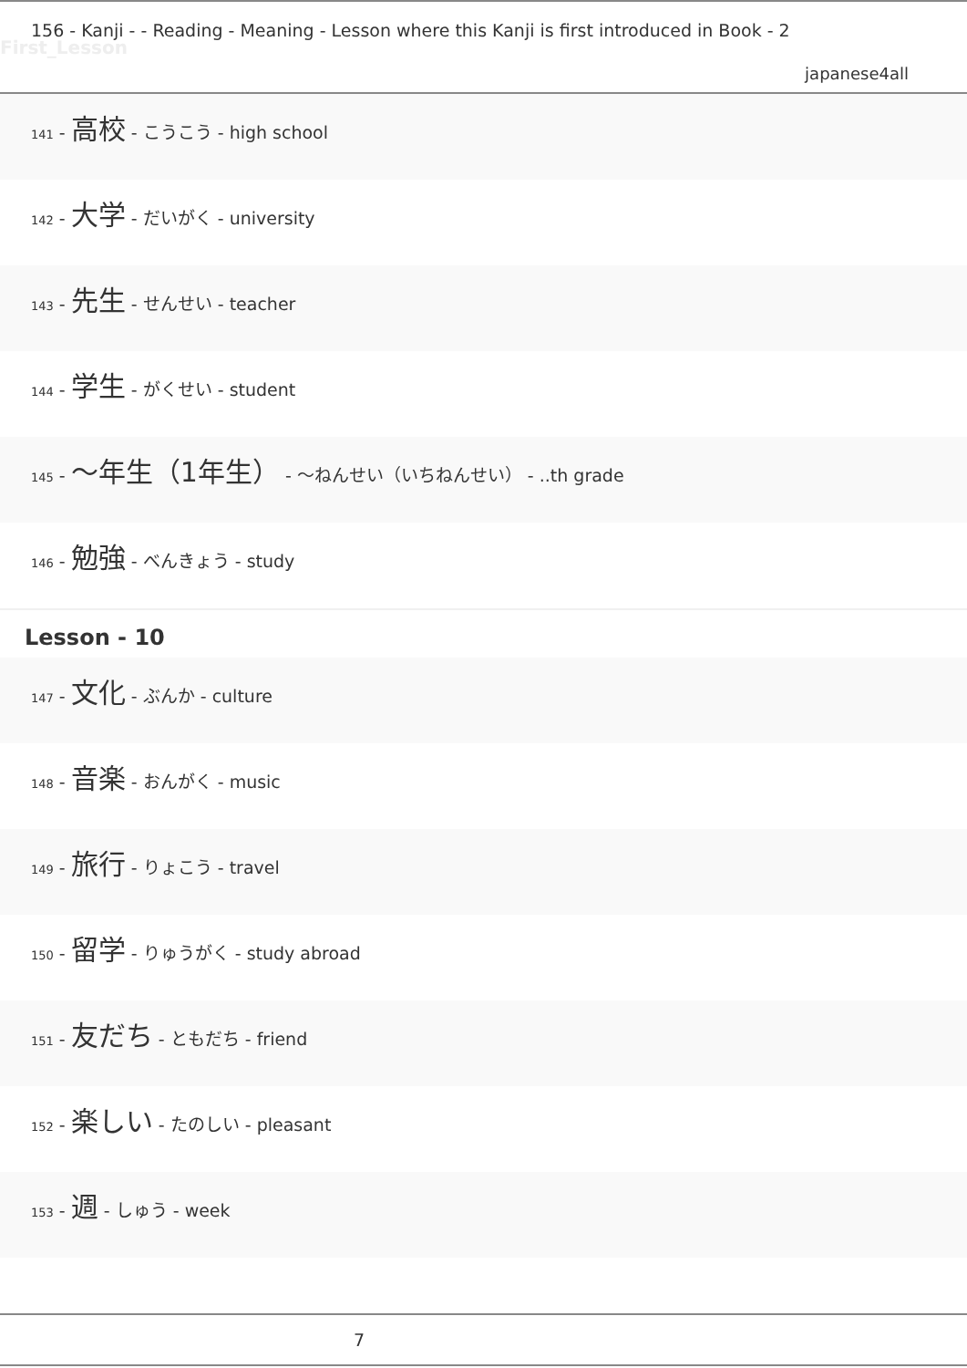156 - Kanji - - Reading - Meaning - Lesson where this Kanji is first introduced in Book - 2
First_Lesson
japanese4all
141 - 高校 - こうこう - high school
142 - 大学 - だいがく - university
143 - 先生 - せんせい - teacher
144 - 学生 - がくせい - student
145 - ～年生（1年生） - ～ねんせい（いちねんせい） - ..th grade
146 - 勉強 - べんきょう - study
Lesson - 10
147 - 文化 - ぶんか - culture
148 - 音楽 - おんがく - music
149 - 旅行 - りょこう - travel
150 - 留学 - りゅうがく - study abroad
151 - 友だち - ともだち - friend
152 - 楽しい - たのしい - pleasant
153 - 週 - しゅう - week
7